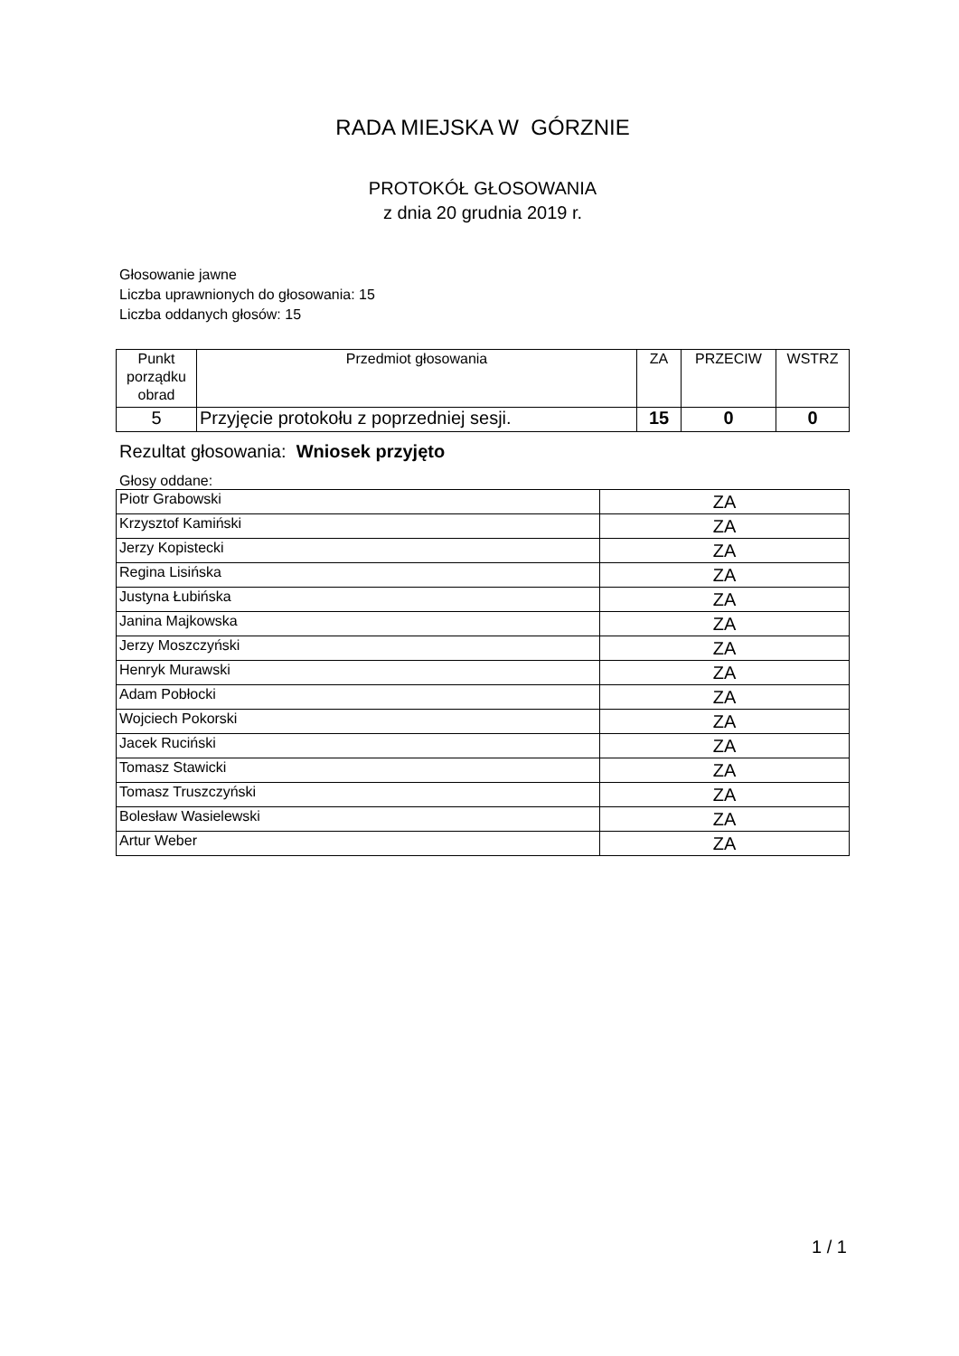RADA MIEJSKA W GÓRZNIE
PROTOKÓŁ GŁOSOWANIA
z dnia 20 grudnia 2019 r.
Głosowanie jawne
Liczba uprawnionych do głosowania: 15
Liczba oddanych głosów: 15
| Punkt porządku obrad | Przedmiot głosowania | ZA | PRZECIW | WSTRZ |
| --- | --- | --- | --- | --- |
| 5 | Przyjęcie protokołu z poprzedniej sesji. | 15 | 0 | 0 |
Rezultat głosowania: Wniosek przyjęto
Głosy oddane:
| Piotr Grabowski | ZA |
| Krzysztof Kamiński | ZA |
| Jerzy Kopistecki | ZA |
| Regina Lisińska | ZA |
| Justyna Łubińska | ZA |
| Janina Majkowska | ZA |
| Jerzy Moszczyński | ZA |
| Henryk Murawski | ZA |
| Adam Pobłocki | ZA |
| Wojciech Pokorski | ZA |
| Jacek Ruciński | ZA |
| Tomasz Stawicki | ZA |
| Tomasz Truszczyński | ZA |
| Bolesław Wasielewski | ZA |
| Artur Weber | ZA |
1 / 1